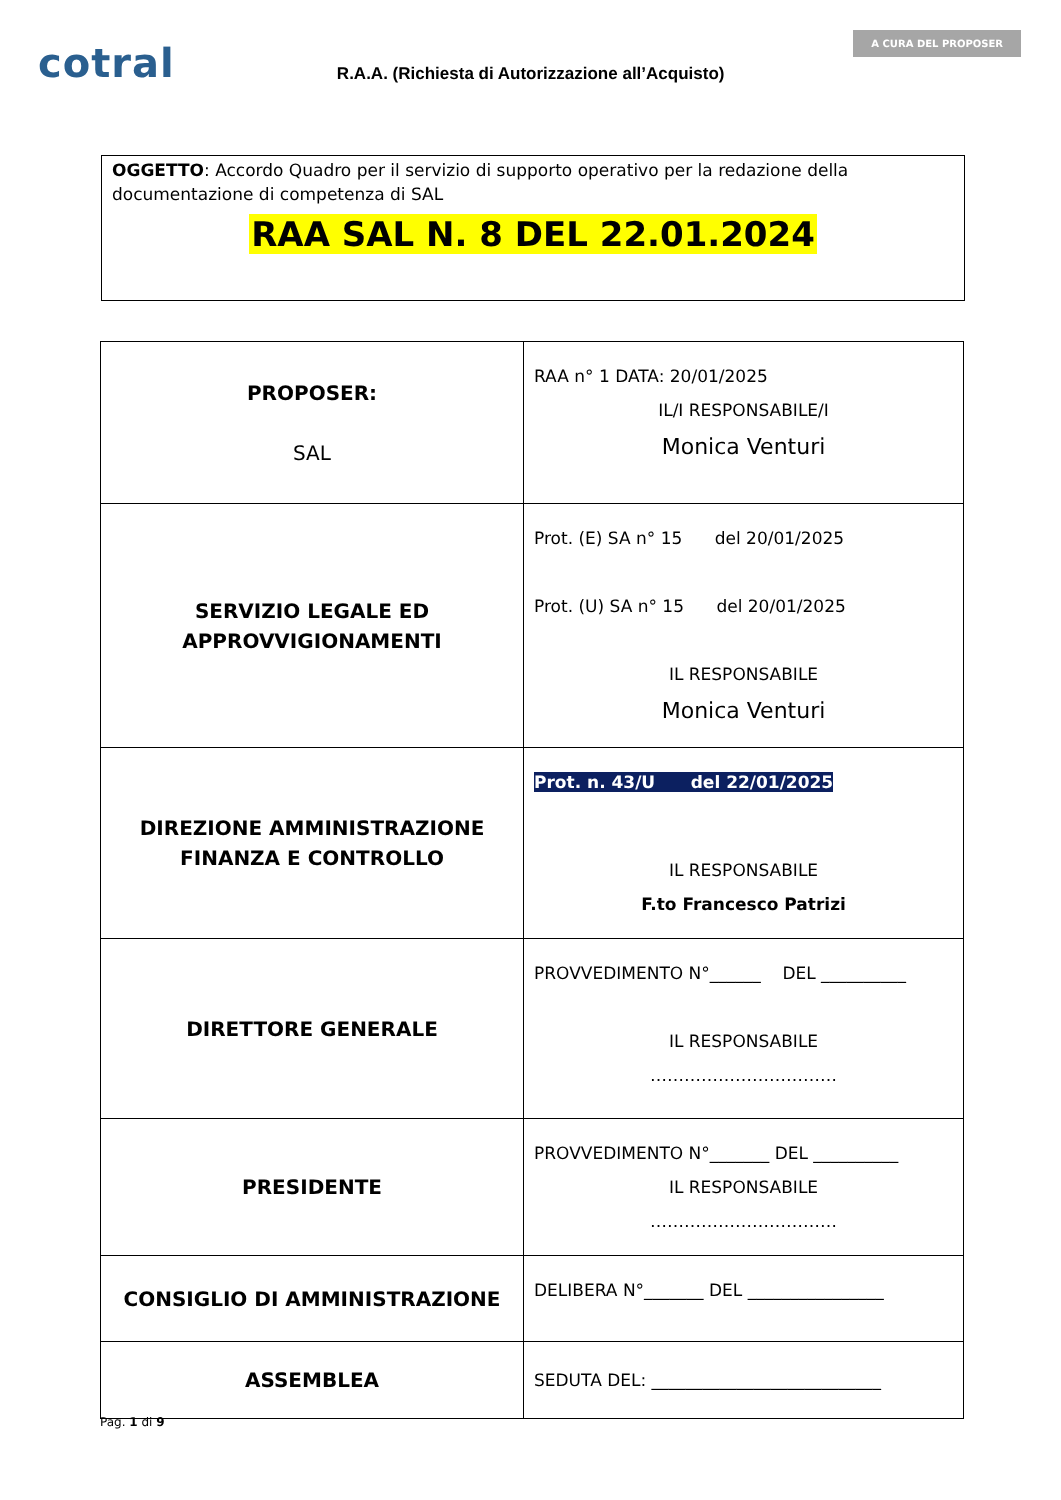cotral
R.A.A. (Richiesta di Autorizzazione all’Acquisto)
A CURA DEL PROPOSER
OGGETTO: Accordo Quadro per il servizio di supporto operativo per la redazione della documentazione di competenza di SAL
RAA SAL N. 8 DEL 22.01.2024
| PROPOSER: SAL | RAA n° 1 DATA: 20/01/2025 IL/I RESPONSABILE/I Monica Venturi |
| SERVIZIO LEGALE ED APPROVVIGIONAMENTI | Prot. (E) SA n° 15 del 20/01/2025 Prot. (U) SA n° 15 del 20/01/2025 IL RESPONSABILE Monica Venturi |
| DIREZIONE AMMINISTRAZIONE FINANZA E CONTROLLO | Prot. n. 43/U del 22/01/2025 IL RESPONSABILE F.to Francesco Patrizi |
| DIRETTORE GENERALE | PROVVEDIMENTO N°______ DEL __________ IL RESPONSABILE …………………………… |
| PRESIDENTE | PROVVEDIMENTO N°_______ DEL __________ IL RESPONSABILE …………………………… |
| CONSIGLIO DI AMMINISTRAZIONE | DELIBERA N°_______ DEL ________________ |
| ASSEMBLEA | SEDUTA DEL: ___________________________ |
Pag. 1 di 9